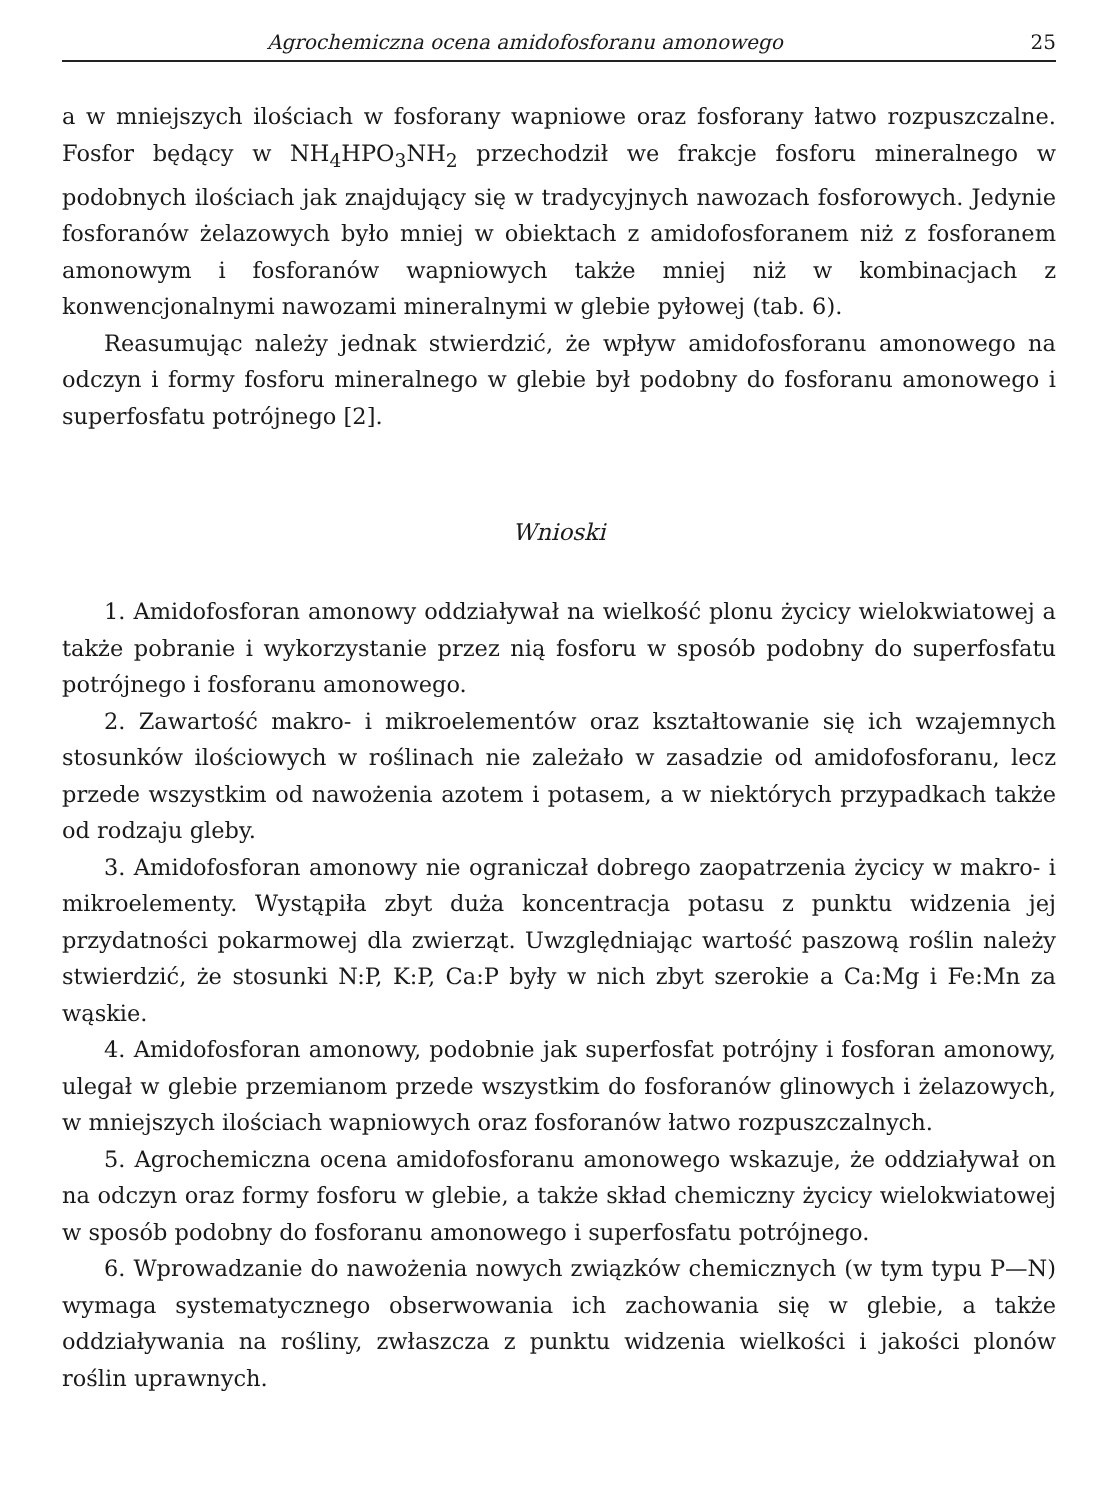Agrochemiczna ocena amidofosforanu amonowego 25
a w mniejszych ilościach w fosforany wapniowe oraz fosforany łatwo rozpuszczalne. Fosfor będący w NH<sub>4</sub>HPO<sub>3</sub>NH<sub>2</sub> przechodził we frakcje fosforu mineralnego w podobnych ilościach jak znajdujący się w tradycyjnych nawozach fosforowych. Jedynie fosforanów żelazowych było mniej w obiektach z amidofosforanem niż z fosforanem amonowym i fosforanów wapniowych także mniej niż w kombinacjach z konwencjonalnymi nawozami mineralnymi w glebie pyłowej (tab. 6).
Reasumując należy jednak stwierdzić, że wpływ amidofosforanu amonowego na odczyn i formy fosforu mineralnego w glebie był podobny do fosforanu amonowego i superfosfatu potrójnego [2].
Wnioski
1. Amidofosforan amonowy oddziaływał na wielkość plonu życicy wielokwiatowej a także pobranie i wykorzystanie przez nią fosforu w sposób podobny do superfosfatu potrójnego i fosforanu amonowego.
2. Zawartość makro- i mikroelementów oraz kształtowanie się ich wzajemnych stosunków ilościowych w roślinach nie zależało w zasadzie od amidofosforanu, lecz przede wszystkim od nawożenia azotem i potasem, a w niektórych przypadkach także od rodzaju gleby.
3. Amidofosforan amonowy nie ograniczał dobrego zaopatrzenia życicy w makro- i mikroelementy. Wystąpiła zbyt duża koncentracja potasu z punktu widzenia jej przydatności pokarmowej dla zwierząt. Uwzględniając wartość paszową roślin należy stwierdzić, że stosunki N:P, K:P, Ca:P były w nich zbyt szerokie a Ca:Mg i Fe:Mn za wąskie.
4. Amidofosforan amonowy, podobnie jak superfosfat potrójny i fosforan amonowy, ulegał w glebie przemianom przede wszystkim do fosforanów glinowych i żelazowych, w mniejszych ilościach wapniowych oraz fosforanów łatwo rozpuszczalnych.
5. Agrochemiczna ocena amidofosforanu amonowego wskazuje, że oddziaływał on na odczyn oraz formy fosforu w glebie, a także skład chemiczny życicy wielokwiatowej w sposób podobny do fosforanu amonowego i superfosfatu potrójnego.
6. Wprowadzanie do nawożenia nowych związków chemicznych (w tym typu P—N) wymaga systematycznego obserwowania ich zachowania się w glebie, a także oddziaływania na rośliny, zwłaszcza z punktu widzenia wielkości i jakości plonów roślin uprawnych.